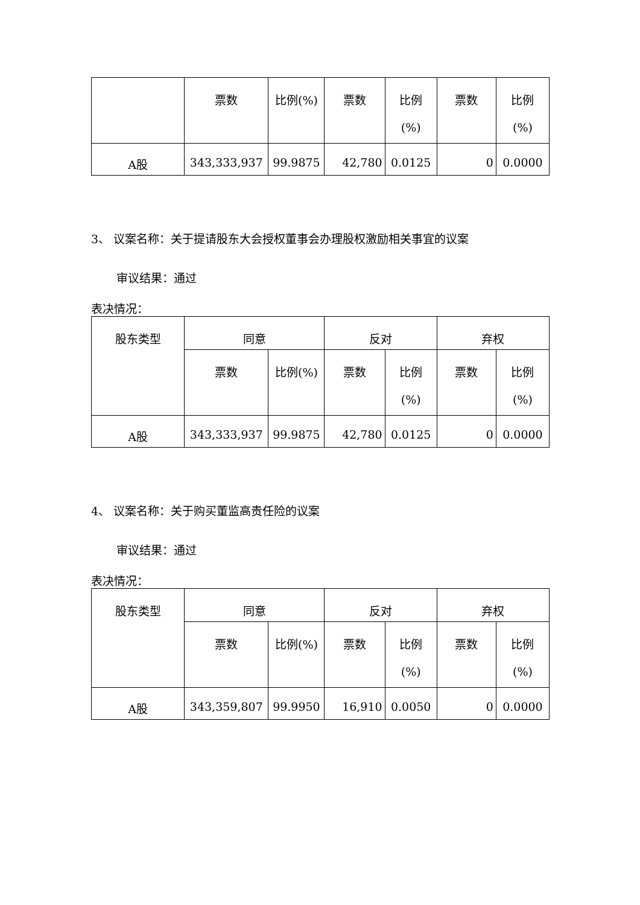| | 票数 | 比例(%) | 票数 | 比例 (%) | 票数 | 比例 (%) |
| --- | --- | --- | --- | --- | --- | --- |
| A股 | 343,333,937 | 99.9875 | 42,780 | 0.0125 | 0 | 0.0000 |
3、 议案名称：关于提请股东大会授权董事会办理股权激励相关事宜的议案
审议结果：通过
表决情况：
| 股东类型 | 同意 | | 反对 | | 弃权 | |
| --- | --- | --- | --- | --- | --- | --- |
| | 票数 | 比例(%) | 票数 | 比例 (%) | 票数 | 比例 (%) |
| A股 | 343,333,937 | 99.9875 | 42,780 | 0.0125 | 0 | 0.0000 |
4、 议案名称：关于购买董监高责任险的议案
审议结果：通过
表决情况：
| 股东类型 | 同意 | | 反对 | | 弃权 | |
| --- | --- | --- | --- | --- | --- | --- |
| | 票数 | 比例(%) | 票数 | 比例 (%) | 票数 | 比例 (%) |
| A股 | 343,359,807 | 99.9950 | 16,910 | 0.0050 | 0 | 0.0000 |